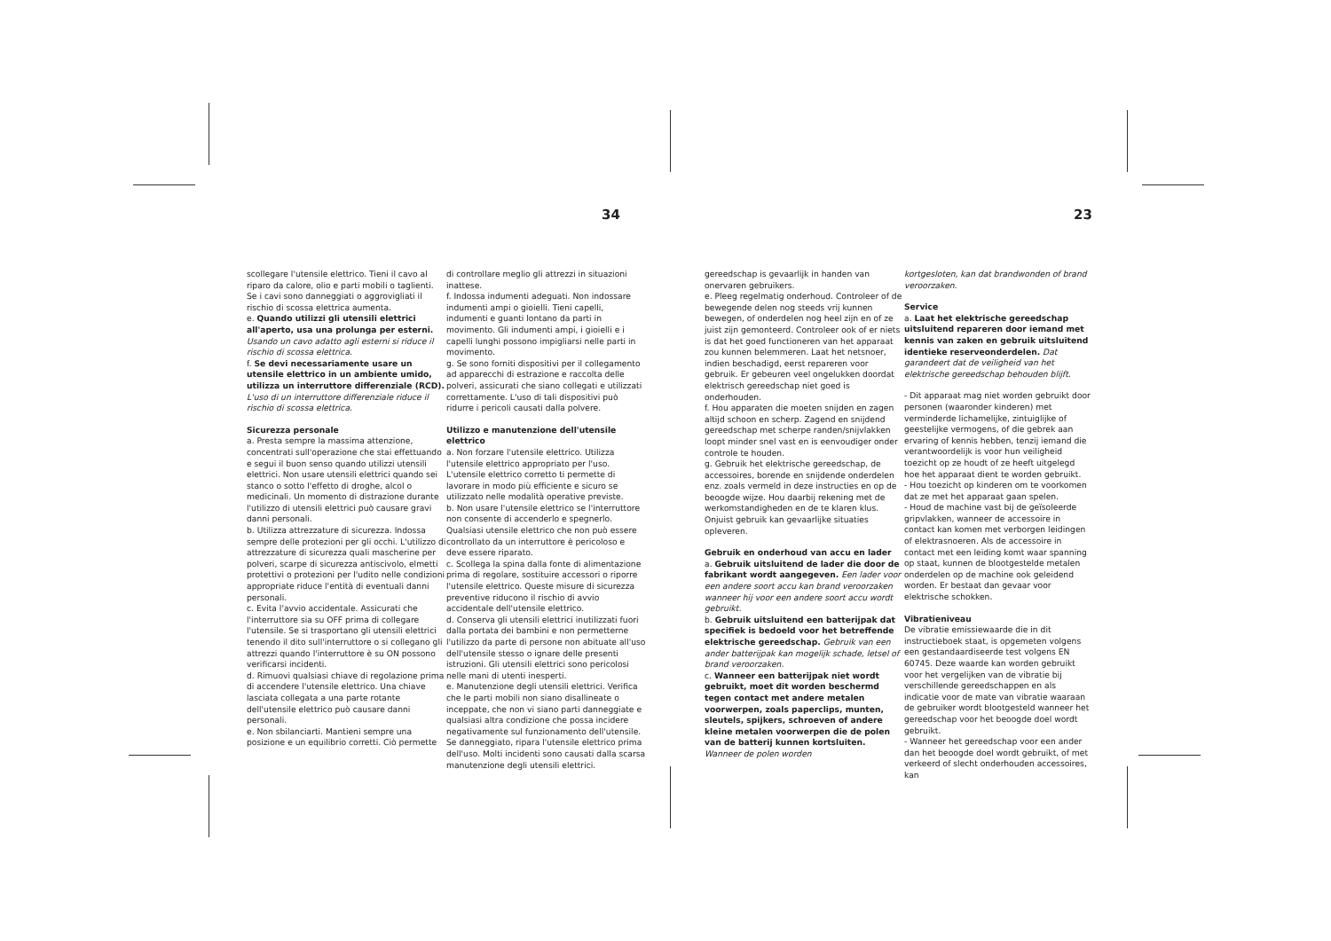34 23
scollegare l'utensile elettrico. Tieni il cavo al riparo da calore, olio e parti mobili o taglienti. Se i cavi sono danneggiati o aggrovigliati il rischio di scossa elettrica aumenta.
e. Quando utilizzi gli utensili elettrici all'aperto, usa una prolunga per esterni. Usando un cavo adatto agli esterni si riduce il rischio di scossa elettrica.
f. Se devi necessariamente usare un utensile elettrico in un ambiente umido, utilizza un interruttore differenziale (RCD). L'uso di un interruttore differenziale riduce il rischio di scossa elettrica.
Sicurezza personale
a. Presta sempre la massima attenzione, concentrati sull'operazione che stai effettuando e segui il buon senso quando utilizzi utensili elettrici. Non usare utensili elettrici quando sei stanco o sotto l'effetto di droghe, alcol o medicinali. Un momento di distrazione durante l'utilizzo di utensili elettrici può causare gravi danni personali.
b. Utilizza attrezzature di sicurezza. Indossa sempre delle protezioni per gli occhi. L'utilizzo di attrezzature di sicurezza quali mascherine per polveri, scarpe di sicurezza antiscivolo, elmetti protettivi o protezioni per l'udito nelle condizioni appropriate riduce l'entità di eventuali danni personali.
c. Evita l'avvio accidentale. Assicurati che l'interruttore sia su OFF prima di collegare l'utensile. Se si trasportano gli utensili elettrici tenendo il dito sull'interruttore o si collegano gli attrezzi quando l'interruttore è su ON possono verificarsi incidenti.
d. Rimuovi qualsiasi chiave di regolazione prima di accendere l'utensile elettrico. Una chiave lasciata collegata a una parte rotante dell'utensile elettrico può causare danni personali.
e. Non sbilanciarti. Mantieni sempre una posizione e un equilibrio corretti. Ciò permette
di controllare meglio gli attrezzi in situazioni inattese.
f. Indossa indumenti adeguati. Non indossare indumenti ampi o gioielli. Tieni capelli, indumenti e guanti lontano da parti in movimento. Gli indumenti ampi, i gioielli e i capelli lunghi possono impigliarsi nelle parti in movimento.
g. Se sono forniti dispositivi per il collegamento ad apparecchi di estrazione e raccolta delle polveri, assicurati che siano collegati e utilizzati correttamente. L'uso di tali dispositivi può ridurre i pericoli causati dalla polvere.
Utilizzo e manutenzione dell'utensile elettrico
a. Non forzare l'utensile elettrico. Utilizza l'utensile elettrico appropriato per l'uso. L'utensile elettrico corretto ti permette di lavorare in modo più efficiente e sicuro se utilizzato nelle modalità operative previste.
b. Non usare l'utensile elettrico se l'interruttore non consente di accenderlo e spegnerlo. Qualsiasi utensile elettrico che non può essere controllato da un interruttore è pericoloso e deve essere riparato.
c. Scollega la spina dalla fonte di alimentazione prima di regolare, sostituire accessori o riporre l'utensile elettrico. Queste misure di sicurezza preventive riducono il rischio di avvio accidentale dell'utensile elettrico.
d. Conserva gli utensili elettrici inutilizzati fuori dalla portata dei bambini e non permetterne l'utilizzo da parte di persone non abituate all'uso dell'utensile stesso o ignare delle presenti istruzioni. Gli utensili elettrici sono pericolosi nelle mani di utenti inesperti.
e. Manutenzione degli utensili elettrici. Verifica che le parti mobili non siano disallineate o inceppate, che non vi siano parti danneggiate e qualsiasi altra condizione che possa incidere negativamente sul funzionamento dell'utensile. Se danneggiato, ripara l'utensile elettrico prima dell'uso. Molti incidenti sono causati dalla scarsa manutenzione degli utensili elettrici.
gereedschap is gevaarlijk in handen van onervaren gebruikers.
e. Pleeg regelmatig onderhoud. Controleer of de bewegende delen nog steeds vrij kunnen bewegen, of onderdelen nog heel zijn en of ze juist zijn gemonteerd. Controleer ook of er niets is dat het goed functioneren van het apparaat zou kunnen belemmeren. Laat het netsnoer, indien beschadigd, eerst repareren voor gebruik. Er gebeuren veel ongelukken doordat elektrisch gereedschap niet goed is onderhouden.
f. Hou apparaten die moeten snijden en zagen altijd schoon en scherp. Zagend en snijdend gereedschap met scherpe randen/snijvlakken loopt minder snel vast en is eenvoudiger onder controle te houden.
g. Gebruik het elektrische gereedschap, de accessoires, borende en snijdende onderdelen enz. zoals vermeld in deze instructies en op de beoogde wijze. Hou daarbij rekening met de werkomstandigheden en de te klaren klus. Onjuist gebruik kan gevaarlijke situaties opleveren.
Gebruik en onderhoud van accu en lader
a. Gebruik uitsluitend de lader die door de fabrikant wordt aangegeven. Een lader voor een andere soort accu kan brand veroorzaken wanneer hij voor een andere soort accu wordt gebruikt.
b. Gebruik uitsluitend een batterijpak dat specifiek is bedoeld voor het betreffende elektrische gereedschap. Gebruik van een ander batterijpak kan mogelijk schade, letsel of brand veroorzaken.
c. Wanneer een batterijpak niet wordt gebruikt, moet dit worden beschermd tegen contact met andere metalen voorwerpen, zoals paperclips, munten, sleutels, spijkers, schroeven of andere kleine metalen voorwerpen die de polen van de batterij kunnen kortsluiten. Wanneer de polen worden
kortgesloten, kan dat brandwonden of brand veroorzaken.
Service
a. Laat het elektrische gereedschap uitsluitend repareren door iemand met kennis van zaken en gebruik uitsluitend identieke reserveonderdelen. Dat garandeert dat de veiligheid van het elektrische gereedschap behouden blijft.
- Dit apparaat mag niet worden gebruikt door personen (waaronder kinderen) met verminderde lichamelijke, zintuiglijke of geestelijke vermogens, of die gebrek aan ervaring of kennis hebben, tenzij iemand die verantwoordelijk is voor hun veiligheid toezicht op ze houdt of ze heeft uitgelegd hoe het apparaat dient te worden gebruikt.
- Hou toezicht op kinderen om te voorkomen dat ze met het apparaat gaan spelen.
- Houd de machine vast bij de geïsoleerde gripvlakken, wanneer de accessoire in contact kan komen met verborgen leidingen of elektrasnoeren. Als de accessoire in contact met een leiding komt waar spanning op staat, kunnen de blootgestelde metalen onderdelen op de machine ook geleidend worden. Er bestaat dan gevaar voor elektrische schokken.
Vibratieniveau
De vibratie emissiewaarde die in dit instructieboek staat, is opgemeten volgens een gestandaardiseerde test volgens EN 60745. Deze waarde kan worden gebruikt voor het vergelijken van de vibratie bij verschillende gereedschappen en als indicatie voor de mate van vibratie waaraan de gebruiker wordt blootgesteld wanneer het gereedschap voor het beoogde doel wordt gebruikt.
- Wanneer het gereedschap voor een ander dan het beoogde doel wordt gebruikt, of met verkeerd of slecht onderhouden accessoires, kan